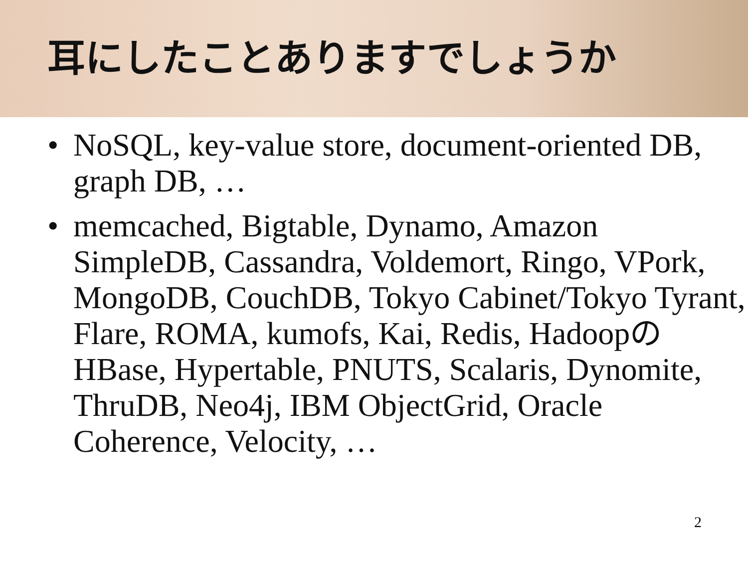耳にしたことありますでしょうか
• NoSQL, key-value store, document-oriented DB, graph DB, …
• memcached, Bigtable, Dynamo, Amazon SimpleDB, Cassandra, Voldemort, Ringo, VPork, MongoDB, CouchDB, Tokyo Cabinet/Tokyo Tyrant, Flare, ROMA, kumofs, Kai, Redis, HadoopのHBase, Hypertable, PNUTS, Scalaris, Dynomite, ThruDB, Neo4j, IBM ObjectGrid, Oracle Coherence, Velocity, …
2